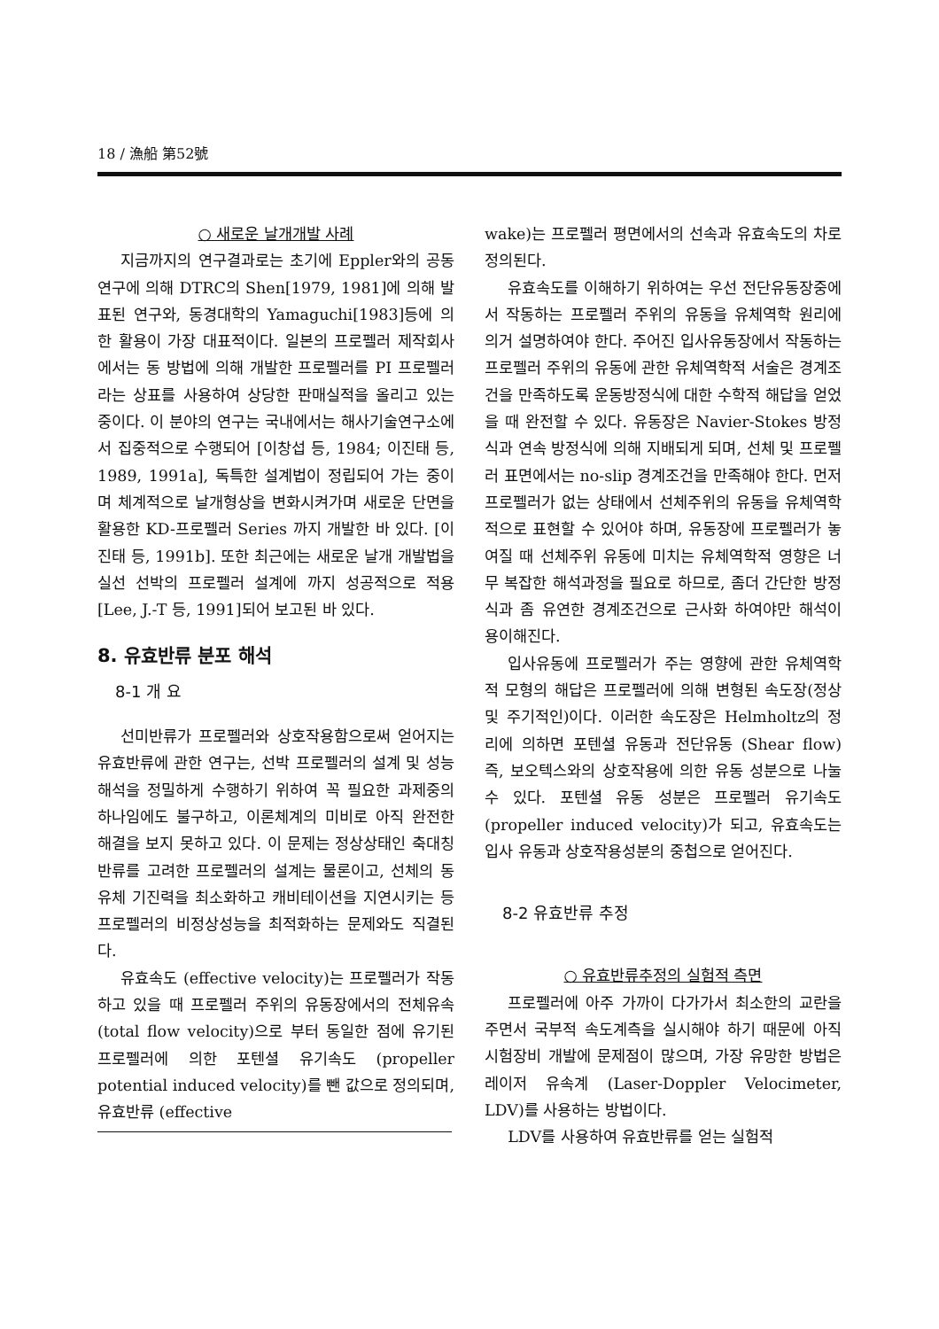18 / 漁船 第52號
○ 새로운 날개개발 사례
지금까지의 연구결과로는 초기에 Eppler와의 공동 연구에 의해 DTRC의 Shen[1979, 1981]에 의해 발표된 연구와, 동경대학의 Yamaguchi[1983]등에 의한 활용이 가장 대표적이다. 일본의 프로펠러 제작회사에서는 동 방법에 의해 개발한 프로펠러를 PI 프로펠러라는 상표를 사용하여 상당한 판매실적을 올리고 있는 중이다. 이 분야의 연구는 국내에서는 해사기술연구소에서 집중적으로 수행되어 [이창섭 등, 1984; 이진태 등, 1989, 1991a], 독특한 설계법이 정립되어 가는 중이며 체계적으로 날개형상을 변화시켜가며 새로운 단면을 활용한 KD-프로펠러 Series 까지 개발한 바 있다. [이진태 등, 1991b]. 또한 최근에는 새로운 날개 개발법을 실선 선박의 프로펠러 설계에 까지 성공적으로 적용 [Lee, J.-T 등, 1991]되어 보고된 바 있다.
8. 유효반류 분포 해석
8-1 개 요
선미반류가 프로펠러와 상호작용함으로써 얻어지는 유효반류에 관한 연구는, 선박 프로펠러의 설계 및 성능 해석을 정밀하게 수행하기 위하여 꼭 필요한 과제중의 하나임에도 불구하고, 이론체계의 미비로 아직 완전한 해결을 보지 못하고 있다. 이 문제는 정상상태인 축대칭반류를 고려한 프로펠러의 설계는 물론이고, 선체의 동유체 기진력을 최소화하고 캐비테이션을 지연시키는 등 프로펠러의 비정상성능을 최적화하는 문제와도 직결된다.
유효속도 (effective velocity)는 프로펠러가 작동하고 있을 때 프로펠러 주위의 유동장에서의 전체유속(total flow velocity)으로 부터 동일한 점에 유기된 프로펠러에 의한 포텐셜 유기속도 (propeller potential induced velocity)를 뺀 값으로 정의되며, 유효반류 (effective
wake)는 프로펠러 평면에서의 선속과 유효속도의 차로 정의된다.
유효속도를 이해하기 위하여는 우선 전단유동장중에서 작동하는 프로펠러 주위의 유동을 유체역학 원리에 의거 설명하여야 한다. 주어진 입사유동장에서 작동하는 프로펠러 주위의 유동에 관한 유체역학적 서술은 경계조건을 만족하도록 운동방정식에 대한 수학적 해답을 얻었을 때 완전할 수 있다. 유동장은 Navier-Stokes 방정식과 연속 방정식에 의해 지배되게 되며, 선체 및 프로펠러 표면에서는 no-slip 경계조건을 만족해야 한다. 먼저 프로펠러가 없는 상태에서 선체주위의 유동을 유체역학적으로 표현할 수 있어야 하며, 유동장에 프로펠러가 놓여질 때 선체주위 유동에 미치는 유체역학적 영향은 너무 복잡한 해석과정을 필요로 하므로, 좀더 간단한 방정식과 좀 유연한 경계조건으로 근사화 하여야만 해석이 용이해진다.
입사유동에 프로펠러가 주는 영향에 관한 유체역학적 모형의 해답은 프로펠러에 의해 변형된 속도장(정상 및 주기적인)이다. 이러한 속도장은 Helmholtz의 정리에 의하면 포텐셜 유동과 전단유동 (Shear flow) 즉, 보오텍스와의 상호작용에 의한 유동 성분으로 나눌 수 있다. 포텐셜 유동 성분은 프로펠러 유기속도 (propeller induced velocity)가 되고, 유효속도는 입사 유동과 상호작용성분의 중첩으로 얻어진다.
8-2 유효반류 추정
○ 유효반류추정의 실험적 측면
프로펠러에 아주 가까이 다가가서 최소한의 교란을 주면서 국부적 속도계측을 실시해야 하기 때문에 아직 시험장비 개발에 문제점이 많으며, 가장 유망한 방법은 레이저 유속계 (Laser-Doppler Velocimeter, LDV)를 사용하는 방법이다.
LDV를 사용하여 유효반류를 얻는 실험적